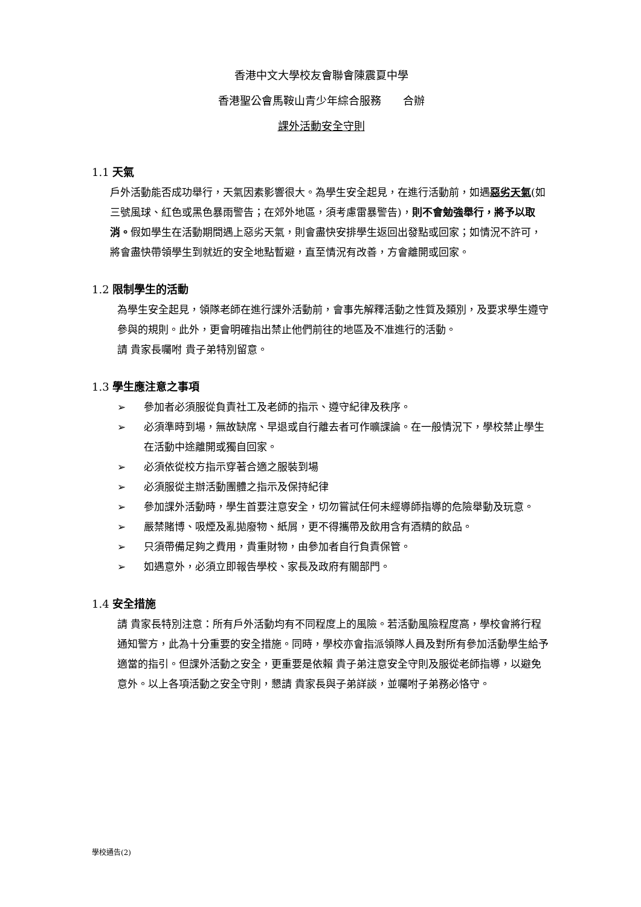香港中文大學校友會聯會陳震夏中學
香港聖公會馬鞍山青少年綜合服務　　合辦
課外活動安全守則
1.1 天氣
戶外活動能否成功舉行，天氣因素影響很大。為學生安全起見，在進行活動前，如遇惡劣天氣(如三號風球、紅色或黑色暴雨警告；在郊外地區，須考慮雷暴警告)，則不會勉強舉行，將予以取消。假如學生在活動期間遇上惡劣天氣，則會盡快安排學生返回出發點或回家；如情況不許可，將會盡快帶領學生到就近的安全地點暫避，直至情況有改善，方會離開或回家。
1.2 限制學生的活動
為學生安全起見，領隊老師在進行課外活動前，會事先解釋活動之性質及類別，及要求學生遵守參與的規則。此外，更會明確指出禁止他們前往的地區及不准進行的活動。
請 貴家長囑咐 貴子弟特別留意。
1.3 學生應注意之事項
➢ 參加者必須服從負責社工及老師的指示、遵守紀律及秩序。
➢ 必須準時到場，無故缺席、早退或自行離去者可作曠課論。在一般情況下，學校禁止學生在活動中途離開或獨自回家。
➢ 必須依從校方指示穿著合適之服裝到場
➢ 必須服從主辦活動團體之指示及保持紀律
➢ 參加課外活動時，學生首要注意安全，切勿嘗試任何未經導師指導的危險舉動及玩意。
➢ 嚴禁賭博、吸煙及亂拋廢物、紙屑，更不得攜帶及飲用含有酒精的飲品。
➢ 只須帶備足夠之費用，貴重財物，由參加者自行負責保管。
➢ 如遇意外，必須立即報告學校、家長及政府有關部門。
1.4 安全措施
請 貴家長特別注意：所有戶外活動均有不同程度上的風險。若活動風險程度高，學校會將行程通知警方，此為十分重要的安全措施。同時，學校亦會指派領隊人員及對所有參加活動學生給予適當的指引。但課外活動之安全，更重要是依賴 貴子弟注意安全守則及服從老師指導，以避免意外。以上各項活動之安全守則，懇請 貴家長與子弟詳談，並囑咐子弟務必恪守。
學校通告(2)